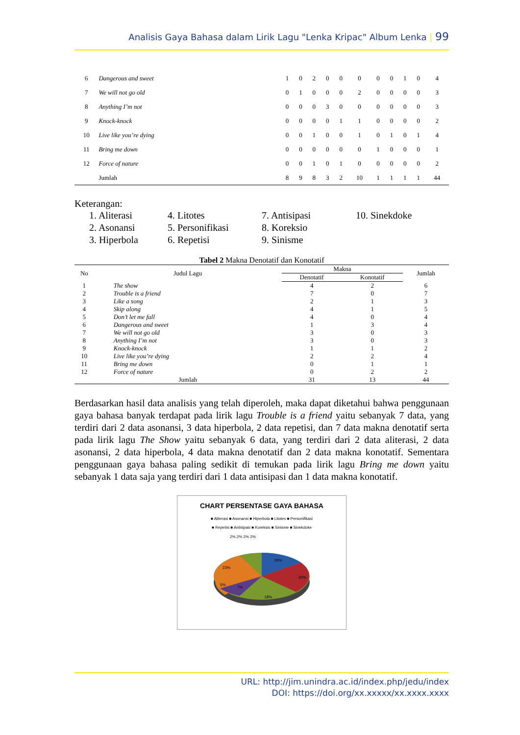Analisis Gaya Bahasa dalam Lirik Lagu "Lenka Kripac" Album Lenka | 99
| 6 | Dangerous and sweet | 1 | 0 | 2 | 0 | 0 | 0 | 0 | 0 | 1 | 0 | 4 |
| 7 | We will not go old | 0 | 1 | 0 | 0 | 0 | 2 | 0 | 0 | 0 | 0 | 3 |
| 8 | Anything I’m not | 0 | 0 | 0 | 3 | 0 | 0 | 0 | 0 | 0 | 0 | 3 |
| 9 | Knock-knock | 0 | 0 | 0 | 0 | 1 | 1 | 0 | 0 | 0 | 0 | 2 |
| 10 | Live like you’re dying | 0 | 0 | 1 | 0 | 0 | 1 | 0 | 1 | 0 | 1 | 4 |
| 11 | Bring me down | 0 | 0 | 0 | 0 | 0 | 0 | 1 | 0 | 0 | 0 | 1 |
| 12 | Force of nature | 0 | 0 | 1 | 0 | 1 | 0 | 0 | 0 | 0 | 0 | 2 |
| | Jumlah | 8 | 9 | 8 | 3 | 2 | 10 | 1 | 1 | 1 | 1 | 44 |
Keterangan:
| 1. Aliterasi | 4. Litotes | 7. Antisipasi | 10. Sinekdoke |
| 2. Asonansi | 5. Personifikasi | 8. Koreksio | |
| 3. Hiperbola | 6. Repetisi | 9. Sinisme | |
Tabel 2 Makna Denotatif dan Konotatif
| No | Judul Lagu | Makna | | Jumlah |
| --- | --- | --- | --- | --- |
| | | Denotatif | Konotatif | |
| 1 | The show | 4 | 2 | 6 |
| 2 | Trouble is a friend | 7 | 0 | 7 |
| 3 | Like a song | 2 | 1 | 3 |
| 4 | Skip along | 4 | 1 | 5 |
| 5 | Don’t let me fall | 4 | 0 | 4 |
| 6 | Dangerous and sweet | 1 | 3 | 4 |
| 7 | We will not go old | 3 | 0 | 3 |
| 8 | Anything I’m not | 3 | 0 | 3 |
| 9 | Knock-knock | 1 | 1 | 2 |
| 10 | Live like you’re dying | 2 | 2 | 4 |
| 11 | Bring me down | 0 | 1 | 1 |
| 12 | Force of nature | 0 | 2 | 2 |
| | Jumlah | 31 | 13 | 44 |
Berdasarkan hasil data analisis yang telah diperoleh, maka dapat diketahui bahwa penggunaan gaya bahasa banyak terdapat pada lirik lagu Trouble is a friend yaitu sebanyak 7 data, yang terdiri dari 2 data asonansi, 3 data hiperbola, 2 data repetisi, dan 7 data makna denotatif serta pada lirik lagu The Show yaitu sebanyak 6 data, yang terdiri dari 2 data aliterasi, 2 data asonansi, 2 data hiperbola, 4 data makna denotatif dan 2 data makna konotatif. Sementara penggunaan gaya bahasa paling sedikit di temukan pada lirik lagu Bring me down yaitu sebanyak 1 data saja yang terdiri dari 1 data antisipasi dan 1 data makna konotatif.
CHART PERSENTASE GAYA BAHASA
■ Aliterasi ■ Asonansi ■ Hiperbola ■ Litotes ■ Personifikasi
■ Repetisi ■ Antisipasi ■ Koreksio ■ Sinisme ■ Sinekdoke
2% 2% 2% 2%
19%
20%
18%
7%
5%
23%
URL: http://jim.unindra.ac.id/index.php/jedu/index
DOI: https://doi.org/xx.xxxxx/xx.xxxx.xxxx